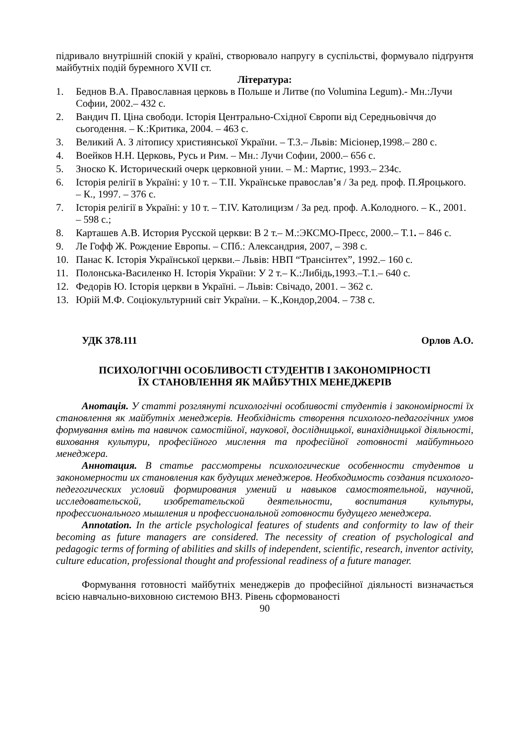підривало внутрішній спокій у країні, створювало напругу в суспільстві, формувало підґрунтя майбутніх подій буремного XVII ст.
Література:
1. Беднов В.А. Православная церковь в Польше и Литве (по Volumina Legum).- Мн.:Лучи Софии, 2002.– 432 с.
2. Вандич П. Ціна свободи. Історія Центрально-Східної Європи від Середньовіччя до сьогодення. – К.:Критика, 2004. – 463 с.
3. Великий А. З літопису християнської України. – Т.3.– Львів: Місіонер,1998.– 280 с.
4. Воейков Н.Н. Церковь, Русь и Рим. – Мн.: Лучи Софии, 2000.– 656 с.
5. Зноско К. Исторический очерк церковной унии. – М.: Мартис, 1993.– 234с.
6. Історія релігії в Україні: у 10 т. – Т.ІІ. Українське православ’я / За ред. проф. П.Яроцького. – К., 1997. – 376 с.
7. Історія релігії в Україні: у 10 т. – Т.IV. Католицизм / За ред. проф. А.Колодного. – К., 2001. – 598 с.;
8. Карташев А.В. История Русской церкви: В 2 т.– М.:ЭКСМО-Пресс, 2000.– Т.1. – 846 с.
9. Ле Гофф Ж. Рождение Европы. – СПб.: Александрия, 2007, – 398 с.
10. Панас К. Історія Української церкви.– Львів: НВП “Трансінтех”, 1992.– 160 с.
11. Полонська-Василенко Н. Історія України: У 2 т.– К.:Либідь,1993.–Т.1.– 640 с.
12. Федорів Ю. Історія церкви в Україні. – Львів: Свічадо, 2001. – 362 с.
13. Юрій М.Ф. Соціокультурний світ України. – К.,Кондор,2004. – 738 с.
УДК 378.111 Орлов А.О.
ПСИХОЛОГІЧНІ ОСОБЛИВОСТІ СТУДЕНТІВ І ЗАКОНОМІРНОСТІ
ЇХ СТАНОВЛЕННЯ ЯК МАЙБУТНІХ МЕНЕДЖЕРІВ
Анотація. У статті розглянуті психологічні особливості студентів і закономірності їх становлення як майбутніх менеджерів. Необхідність створення психолого-педагогічних умов формування вмінь та навичок самостійної, наукової, дослідницької, винахідницької діяльності, виховання культури, професійного мислення та професійної готовності майбутнього менеджера.
Аннотация. В статье рассмотрены психологические особенности студентов и закономерности их становления как будущих менеджеров. Необходимость создания психолого-педегогических условий формирования умений и навыков самостоятельной, научной, исследовательской, изобретательской деятельности, воспитания культуры, профессионального мышления и профессиональной готовности будущего менеджера.
Annotation. In the article psychological features of students and conformity to law of their becoming as future managers are considered. The necessity of creation of psychological and pedagogic terms of forming of abilities and skills of independent, scientific, research, inventor activity, culture education, professional thought and professional readiness of a future manager.
Формування готовності майбутніх менеджерів до професійної діяльності визначається всією навчально-виховною системою ВНЗ. Рівень сформованості
90